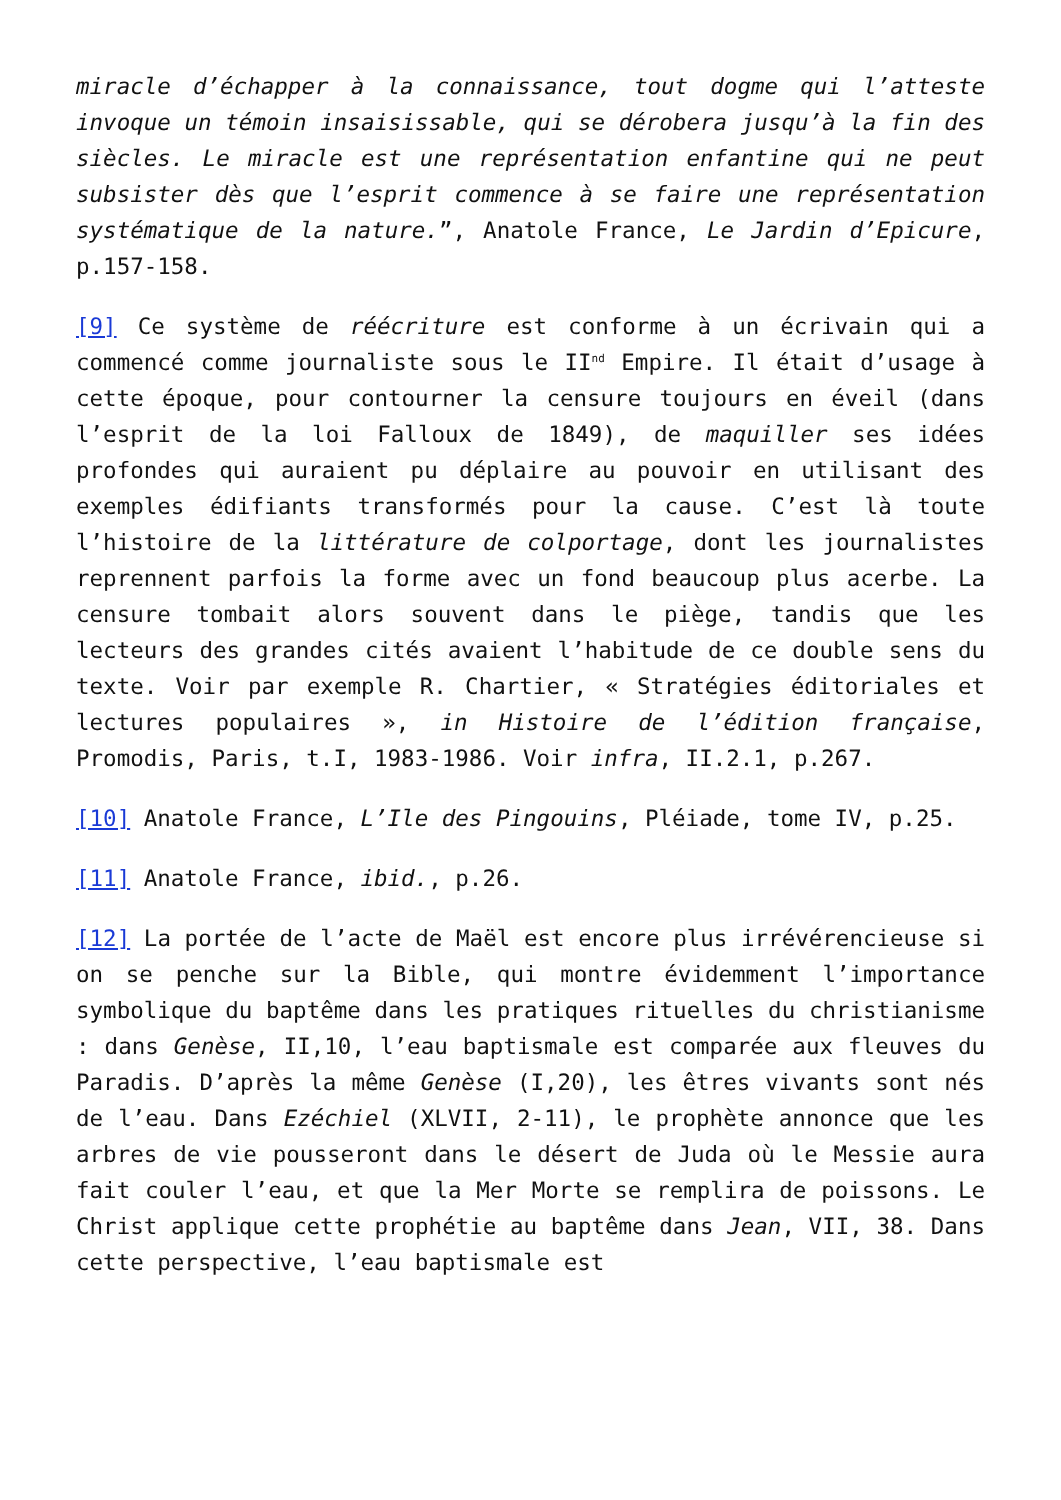miracle d’échapper à la connaissance, tout dogme qui l’atteste invoque un témoin insaisissable, qui se dérobera jusqu’à la fin des siècles. Le miracle est une représentation enfantine qui ne peut subsister dès que l’esprit commence à se faire une représentation systématique de la nature.”, Anatole France, Le Jardin d’Epicure, p.157-158.
[9] Ce système de réécriture est conforme à un écrivain qui a commencé comme journaliste sous le II<sup>nd</sup> Empire. Il était d’usage à cette époque, pour contourner la censure toujours en éveil (dans l’esprit de la loi Falloux de 1849), de maquiller ses idées profondes qui auraient pu déplaire au pouvoir en utilisant des exemples édifiants transformés pour la cause. C’est là toute l’histoire de la littérature de colportage, dont les journalistes reprennent parfois la forme avec un fond beaucoup plus acerbe. La censure tombait alors souvent dans le piège, tandis que les lecteurs des grandes cités avaient l’habitude de ce double sens du texte. Voir par exemple R. Chartier, « Stratégies éditoriales et lectures populaires », in Histoire de l’édition française, Promodis, Paris, t.I, 1983-1986. Voir infra, II.2.1, p.267.
[10] Anatole France, L’Ile des Pingouins, Pléiade, tome IV, p.25.
[11] Anatole France, ibid., p.26.
[12] La portée de l’acte de Maël est encore plus irrévérencieuse si on se penche sur la Bible, qui montre évidemment l’importance symbolique du baptême dans les pratiques rituelles du christianisme : dans Genèse, II,10, l’eau baptismale est comparée aux fleuves du Paradis. D’après la même Genèse (I,20), les êtres vivants sont nés de l’eau. Dans Ezéchiel (XLVII, 2-11), le prophète annonce que les arbres de vie pousseront dans le désert de Juda où le Messie aura fait couler l’eau, et que la Mer Morte se remplira de poissons. Le Christ applique cette prophétie au baptême dans Jean, VII, 38. Dans cette perspective, l’eau baptismale est